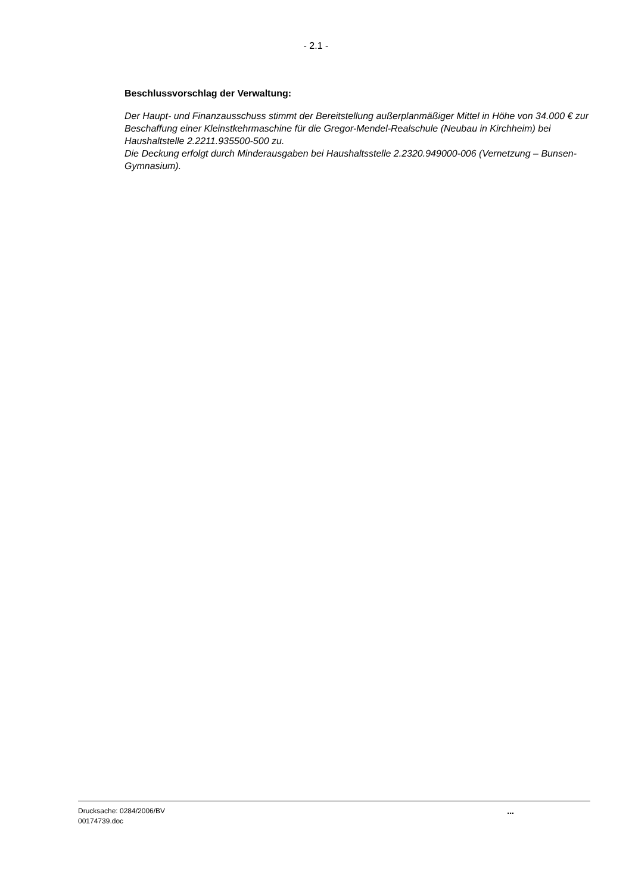- 2.1 -
Beschlussvorschlag der Verwaltung:
Der Haupt- und Finanzausschuss stimmt der Bereitstellung außerplanmäßiger Mittel in Höhe von 34.000 € zur Beschaffung einer Kleinstkehrmaschine für die Gregor-Mendel-Realschule (Neubau in Kirchheim) bei Haushaltstelle 2.2211.935500-500 zu.
Die Deckung erfolgt durch Minderausgaben bei Haushaltsstelle 2.2320.949000-006 (Vernetzung – Bunsen-Gymnasium).
Drucksache: 0284/2006/BV
00174739.doc
...